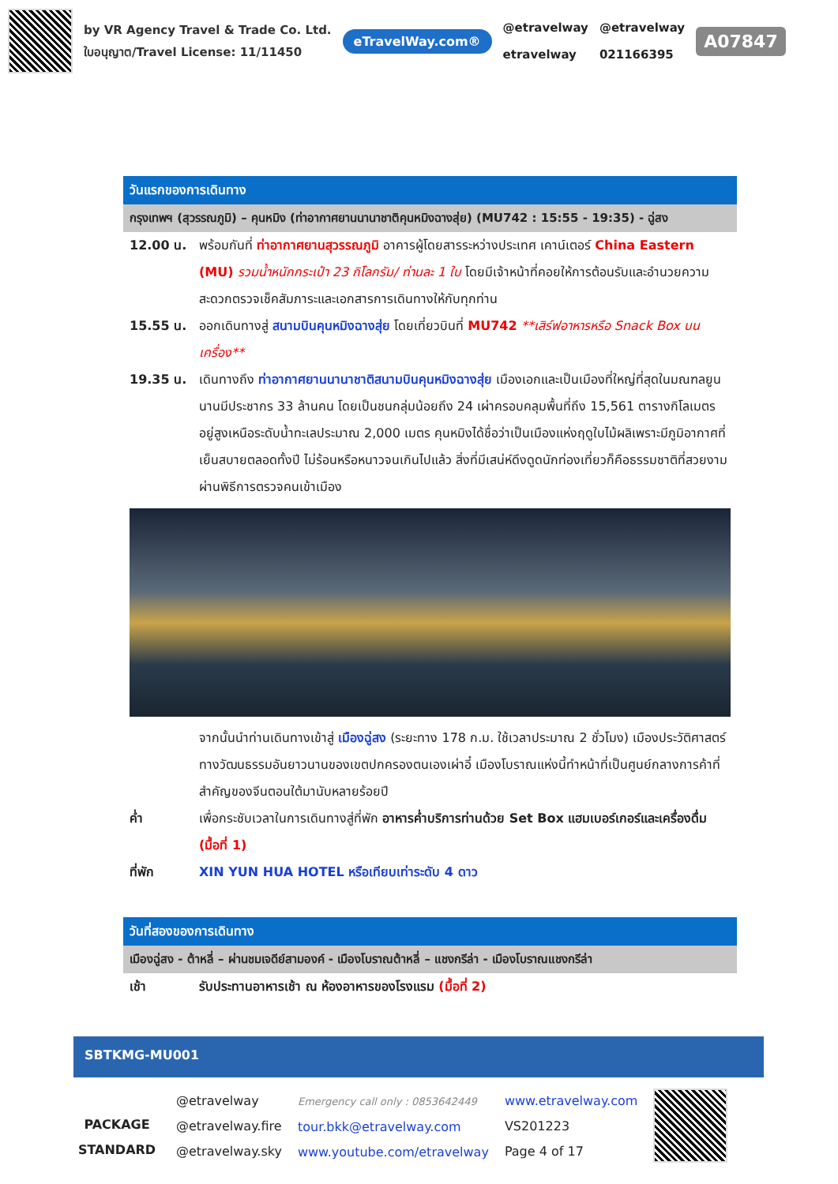by VR Agency Travel & Trade Co. Ltd.
ใบอนุญาต/Travel License: 11/11450
eTravelWay.com®
@etravelway
etravelway
@etravelway
021166395
A07847
วันแรกของการเดินทาง
กรุงเทพฯ (สุวรรณภูมิ) – คุนหมิง (ท่าอากาศยานนานาชาติคุนหมิงฉางสุ่ย) (MU742 : 15:55 - 19:35) - ฉู่สง
12.00 น. พร้อมกันที่ ท่าอากาศยานสุวรรณภูมิ อาคารผู้โดยสารระหว่างประเทศ เคาน์เตอร์ China Eastern (MU) รวมน้ำหนักกระเป๋า 23 กิโลกรัม/ ท่านละ 1 ใบ โดยมีเจ้าหน้าที่คอยให้การต้อนรับและอำนวยความสะดวกตรวจเช็คสัมภาระและเอกสารการเดินทางให้กับทุกท่าน
15.55 น. ออกเดินทางสู่ สนามบินคุนหมิงฉางสุ่ย โดยเที่ยวบินที่ MU742 **เสิร์ฟอาหารหรือ Snack Box บนเครื่อง**
19.35 น. เดินทางถึง ท่าอากาศยานนานาชาติสนามบินคุนหมิงฉางสุ่ย เมืองเอกและเป็นเมืองที่ใหญ่ที่สุดในมณฑลยูนนานมีประชากร 33 ล้านคน โดยเป็นชนกลุ่มน้อยถึง 24 เผ่าครอบคลุมพื้นที่ถึง 15,561 ตารางกิโลเมตร อยู่สูงเหนือระดับน้ำทะเลประมาณ 2,000 เมตร คุนหมิงได้ชื่อว่าเป็นเมืองแห่งฤดูใบไม้ผลิเพราะมีภูมิอากาศที่เย็นสบายตลอดทั้งปี ไม่ร้อนหรือหนาวจนเกินไปแล้ว สิ่งที่มีเสน่ห์ดึงดูดนักท่องเที่ยวก็คือธรรมชาติที่สวยงาม ผ่านพิธีการตรวจคนเข้าเมือง
จากนั้นนำท่านเดินทางเข้าสู่ เมืองฉู่สง (ระยะทาง 178 ก.ม. ใช้เวลาประมาณ 2 ชั่วโมง) เมืองประวัติศาสตร์ทางวัฒนธรรมอันยาวนานของเขตปกครองตนเองเผ่าอี๋ เมืองโบราณแห่งนี้ทำหน้าที่เป็นศูนย์กลางการค้าที่สำคัญของจีนตอนใต้มานับหลายร้อยปี
ค่ำ เพื่อกระชับเวลาในการเดินทางสู่ที่พัก อาหารค่ำบริการท่านด้วย Set Box แฮมเบอร์เกอร์และเครื่องดื่ม (มื้อที่ 1)
ที่พัก XIN YUN HUA HOTEL หรือเทียบเท่าระดับ 4 ดาว
วันที่สองของการเดินทาง
เมืองฉู่สง - ต้าหลี่ – ผ่านชมเจดีย์สามองค์ - เมืองโบราณต้าหลี่ – แชงกรีล่า - เมืองโบราณแชงกรีล่า
เช้า รับประทานอาหารเช้า ณ ห้องอาหารของโรงแรม (มื้อที่ 2)
SBTKMG-MU001
PACKAGE STANDARD
@etravelway
@etravelway.fire
@etravelway.sky
Emergency call only : 0853642449
tour.bkk@etravelway.com
www.youtube.com/etravelway
www.etravelway.com
VS201223
Page 4 of 17